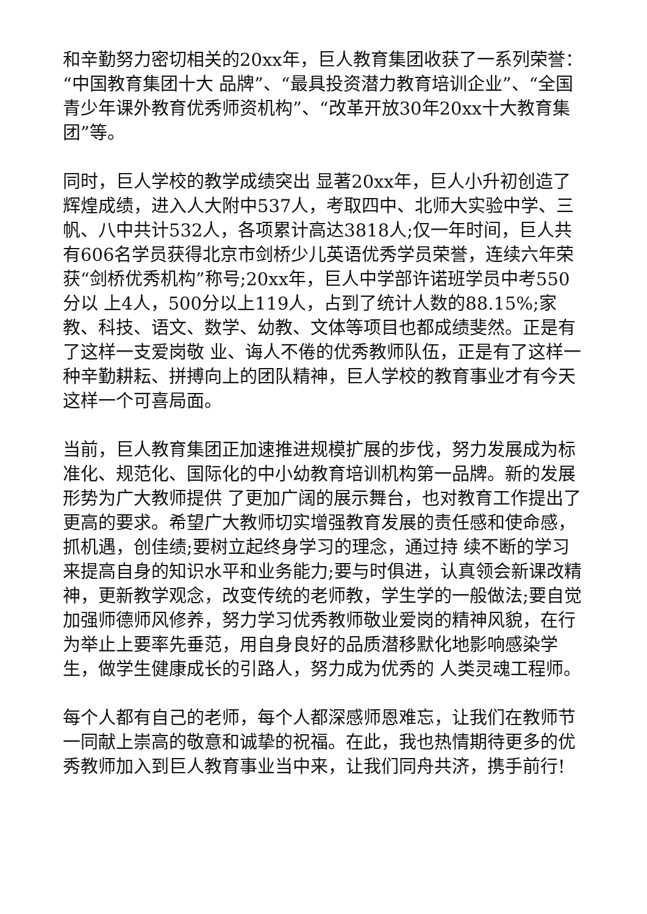和辛勤努力密切相关的20xx年，巨人教育集团收获了一系列荣誉：“中国教育集团十大 品牌”、“最具投资潜力教育培训企业”、“全国青少年课外教育优秀师资机构”、“改革开放30年20xx十大教育集团”等。
同时，巨人学校的教学成绩突出 显著20xx年，巨人小升初创造了辉煌成绩，进入人大附中537人，考取四中、北师大实验中学、三帆、八中共计532人，各项累计高达3818人;仅一年时间，巨人共有606名学员获得北京市剑桥少儿英语优秀学员荣誉，连续六年荣获“剑桥优秀机构”称号;20xx年，巨人中学部许诺班学员中考550分以 上4人，500分以上119人，占到了统计人数的88.15%;家教、科技、语文、数学、幼教、文体等项目也都成绩斐然。正是有了这样一支爱岗敬 业、诲人不倦的优秀教师队伍，正是有了这样一种辛勤耕耘、拼搏向上的团队精神，巨人学校的教育事业才有今天这样一个可喜局面。
当前，巨人教育集团正加速推进规模扩展的步伐，努力发展成为标准化、规范化、国际化的中小幼教育培训机构第一品牌。新的发展形势为广大教师提供 了更加广阔的展示舞台，也对教育工作提出了更高的要求。希望广大教师切实增强教育发展的责任感和使命感，抓机遇，创佳绩;要树立起终身学习的理念，通过持 续不断的学习来提高自身的知识水平和业务能力;要与时俱进，认真领会新课改精神，更新教学观念，改变传统的老师教，学生学的一般做法;要自觉加强师德师风修养，努力学习优秀教师敬业爱岗的精神风貌，在行为举止上要率先垂范，用自身良好的品质潜移默化地影响感染学生，做学生健康成长的引路人，努力成为优秀的 人类灵魂工程师。
每个人都有自己的老师，每个人都深感师恩难忘，让我们在教师节一同献上崇高的敬意和诚挚的祝福。在此，我也热情期待更多的优秀教师加入到巨人教育事业当中来，让我们同舟共济，携手前行!